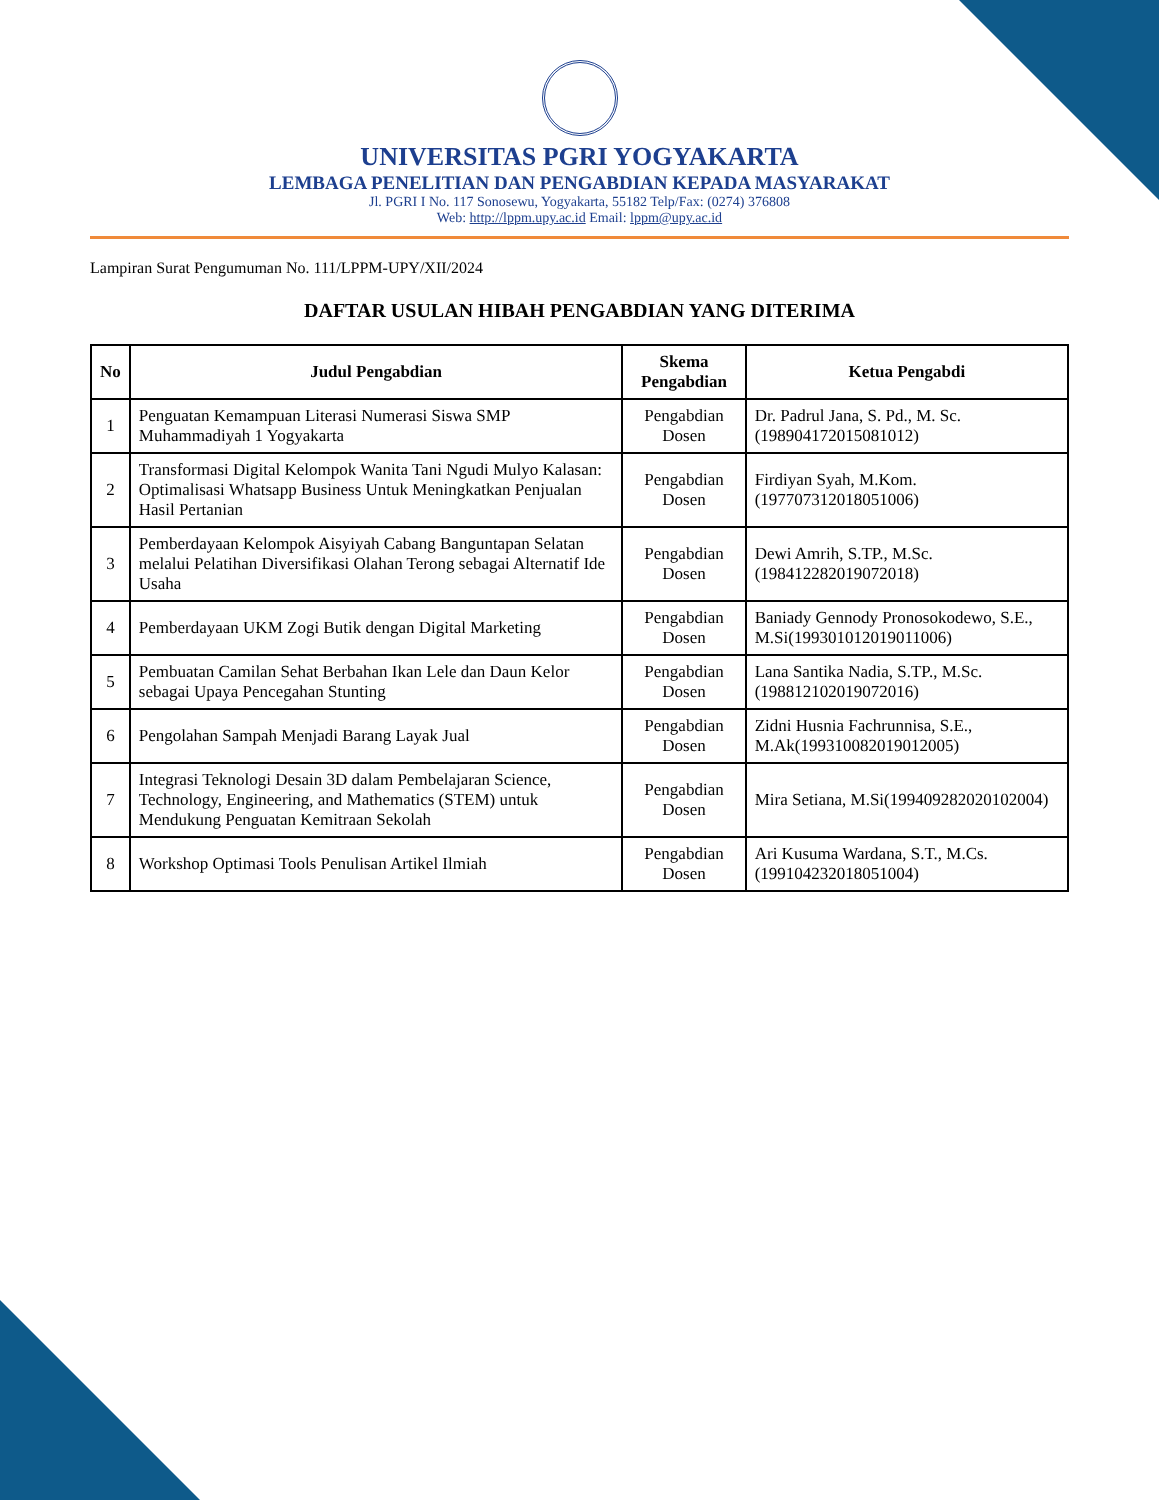UNIVERSITAS PGRI YOGYAKARTA
LEMBAGA PENELITIAN DAN PENGABDIAN KEPADA MASYARAKAT
Jl. PGRI I No. 117 Sonosewu, Yogyakarta, 55182 Telp/Fax: (0274) 376808
Web: http://lppm.upy.ac.id Email: lppm@upy.ac.id
Lampiran Surat Pengumuman No. 111/LPPM-UPY/XII/2024
DAFTAR USULAN HIBAH PENGABDIAN YANG DITERIMA
| No | Judul Pengabdian | Skema Pengabdian | Ketua Pengabdi |
| --- | --- | --- | --- |
| 1 | Penguatan Kemampuan Literasi Numerasi Siswa SMP Muhammadiyah 1 Yogyakarta | Pengabdian Dosen | Dr. Padrul Jana, S. Pd., M. Sc.(198904172015081012) |
| 2 | Transformasi Digital Kelompok Wanita Tani Ngudi Mulyo Kalasan: Optimalisasi Whatsapp Business Untuk Meningkatkan Penjualan Hasil Pertanian | Pengabdian Dosen | Firdiyan Syah, M.Kom. (197707312018051006) |
| 3 | Pemberdayaan Kelompok Aisyiyah Cabang Banguntapan Selatan melalui Pelatihan Diversifikasi Olahan Terong sebagai Alternatif Ide Usaha | Pengabdian Dosen | Dewi Amrih, S.TP., M.Sc.(198412282019072018) |
| 4 | Pemberdayaan UKM Zogi Butik dengan Digital Marketing | Pengabdian Dosen | Baniady Gennody Pronosokodewo, S.E., M.Si(199301012019011006) |
| 5 | Pembuatan Camilan Sehat Berbahan Ikan Lele dan Daun Kelor sebagai Upaya Pencegahan Stunting | Pengabdian Dosen | Lana Santika Nadia, S.TP., M.Sc.(198812102019072016) |
| 6 | Pengolahan Sampah Menjadi Barang Layak Jual | Pengabdian Dosen | Zidni Husnia Fachrunnisa, S.E., M.Ak(199310082019012005) |
| 7 | Integrasi Teknologi Desain 3D dalam Pembelajaran Science, Technology, Engineering, and Mathematics (STEM) untuk Mendukung Penguatan Kemitraan Sekolah | Pengabdian Dosen | Mira Setiana, M.Si(199409282020102004) |
| 8 | Workshop Optimasi Tools Penulisan Artikel Ilmiah | Pengabdian Dosen | Ari Kusuma Wardana, S.T., M.Cs.(199104232018051004) |